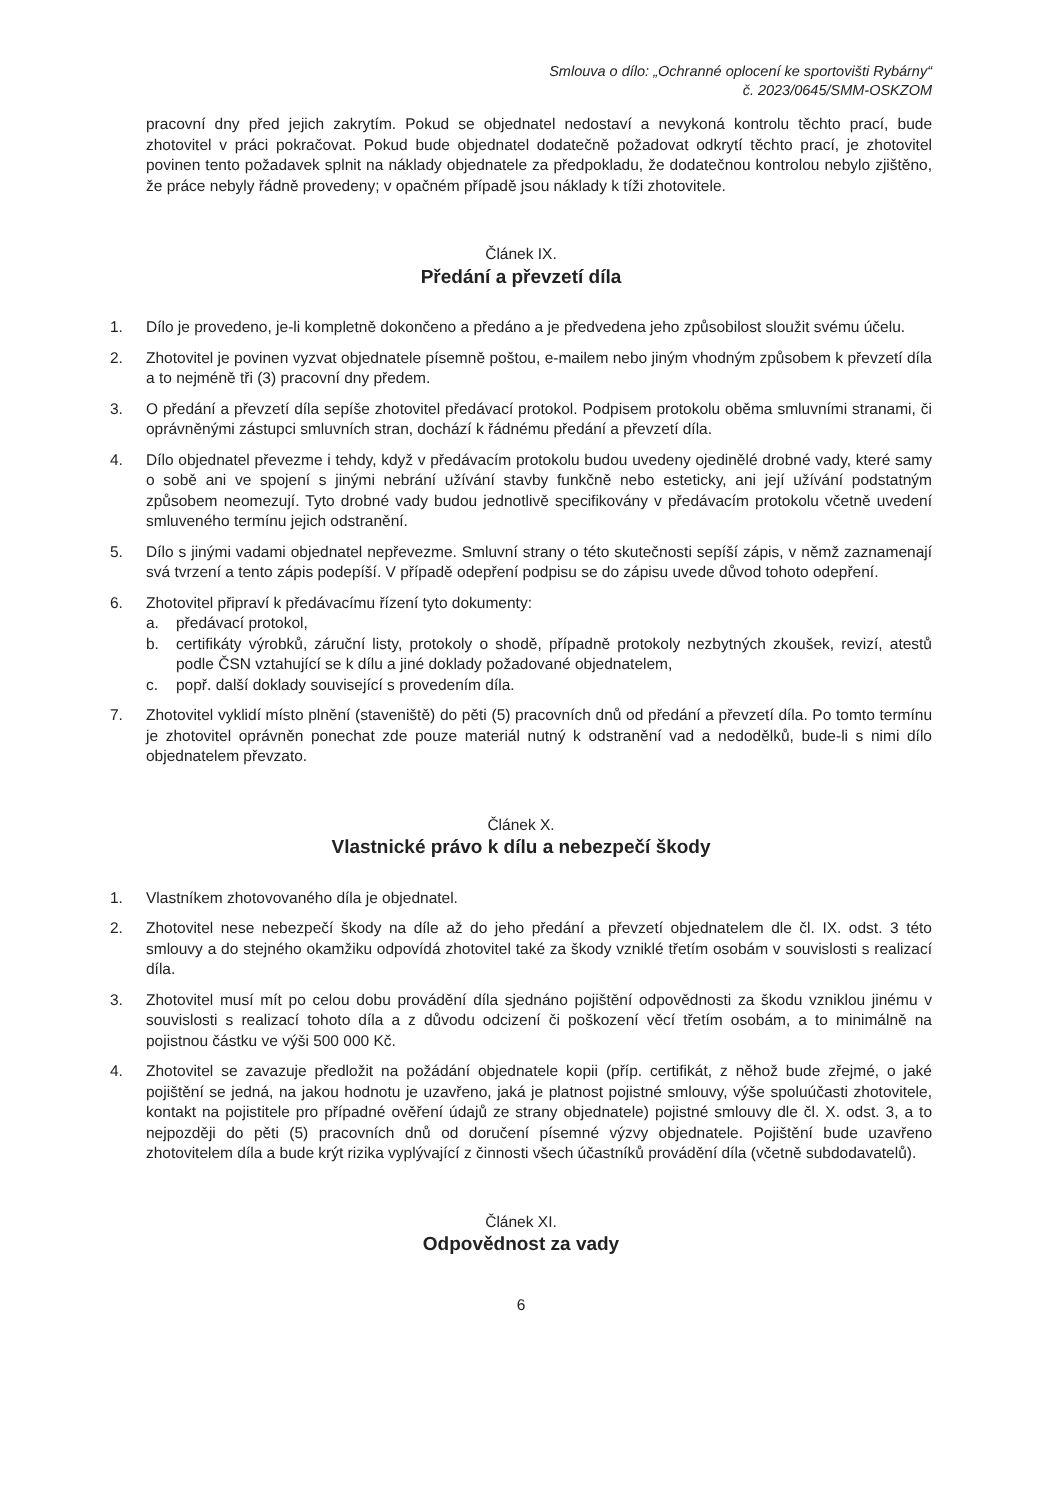Smlouva o dílo: „Ochranné oplocení ke sportovišti Rybárny“
č. 2023/0645/SMM-OSKZOM
pracovní dny před jejich zakrytím. Pokud se objednatel nedostaví a nevykoná kontrolu těchto prací, bude zhotovitel v práci pokračovat. Pokud bude objednatel dodatečně požadovat odkrytí těchto prací, je zhotovitel povinen tento požadavek splnit na náklady objednatele za předpokladu, že dodatečnou kontrolou nebylo zjištěno, že práce nebyly řádně provedeny; v opačném případě jsou náklady k tíži zhotovitele.
Článek IX.
Předání a převzetí díla
1. Dílo je provedeno, je-li kompletně dokončeno a předáno a je předvedena jeho způsobilost sloužit svému účelu.
2. Zhotovitel je povinen vyzvat objednatele písemně poštou, e-mailem nebo jiným vhodným způsobem k převzetí díla a to nejméně tři (3) pracovní dny předem.
3. O předání a převzetí díla sepíše zhotovitel předávací protokol. Podpisem protokolu oběma smluvními stranami, či oprávněnými zástupci smluvních stran, dochází k řádnému předání a převzetí díla.
4. Dílo objednatel převezme i tehdy, když v předávacím protokolu budou uvedeny ojedinělé drobné vady, které samy o sobě ani ve spojení s jinými nebrání užívání stavby funkčně nebo esteticky, ani její užívání podstatným způsobem neomezují. Tyto drobné vady budou jednotlivě specifikovány v předávacím protokolu včetně uvedení smluveného termínu jejich odstranění.
5. Dílo s jinými vadami objednatel nepřevezme. Smluvní strany o této skutečnosti sepíší zápis, v němž zaznamenají svá tvrzení a tento zápis podepíší. V případě odepření podpisu se do zápisu uvede důvod tohoto odepření.
6. Zhotovitel připraví k předávacímu řízení tyto dokumenty:
a. předávací protokol,
b. certifikáty výrobků, záruční listy, protokoly o shodě, případně protokoly nezbytných zkoušek, revizí, atestů podle ČSN vztahující se k dílu a jiné doklady požadované objednatelem,
c. popř. další doklady související s provedením díla.
7. Zhotovitel vyklidí místo plnění (staveniště) do pěti (5) pracovních dnů od předání a převzetí díla. Po tomto termínu je zhotovitel oprávněn ponechat zde pouze materiál nutný k odstranění vad a nedodělků, bude-li s nimi dílo objednatelem převzato.
Článek X.
Vlastnické právo k dílu a nebezpečí škody
1. Vlastníkem zhotovovaného díla je objednatel.
2. Zhotovitel nese nebezpečí škody na díle až do jeho předání a převzetí objednatelem dle čl. IX. odst. 3 této smlouvy a do stejného okamžiku odpovídá zhotovitel také za škody vzniklé třetím osobám v souvislosti s realizací díla.
3. Zhotovitel musí mít po celou dobu provádění díla sjednáno pojištění odpovědnosti za škodu vzniklou jinému v souvislosti s realizací tohoto díla a z důvodu odcizení či poškození věcí třetím osobám, a to minimálně na pojistnou částku ve výši 500 000 Kč.
4. Zhotovitel se zavazuje předložit na požádání objednatele kopii (příp. certifikát, z něhož bude zřejmé, o jaké pojištění se jedná, na jakou hodnotu je uzavřeno, jaká je platnost pojistné smlouvy, výše spoluúčasti zhotovitele, kontakt na pojistitele pro případné ověření údajů ze strany objednatele) pojistné smlouvy dle čl. X. odst. 3, a to nejpozději do pěti (5) pracovních dnů od doručení písemné výzvy objednatele. Pojištění bude uzavřeno zhotovitelem díla a bude krýt rizika vyplývající z činnosti všech účastníků provádění díla (včetně subdodavatelů).
Článek XI.
Odpovědnost za vady
6